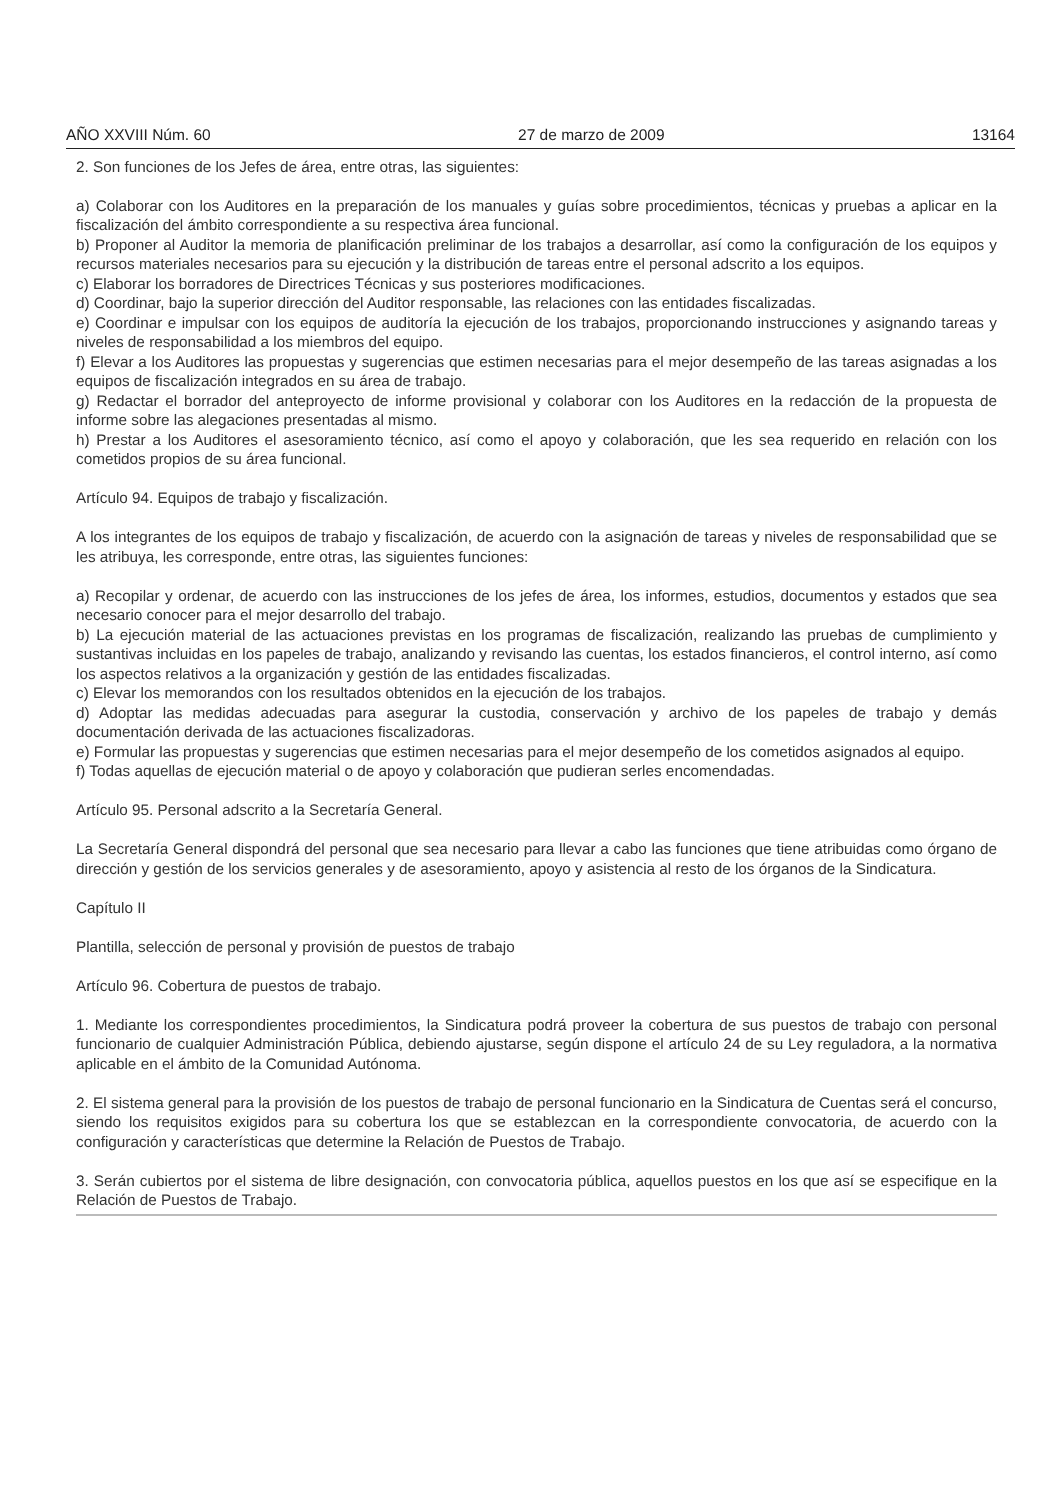AÑO XXVIII Núm. 60 27 de marzo de 2009 13164
2. Son funciones de los Jefes de área, entre otras, las siguientes:
a) Colaborar con los Auditores en la preparación de los manuales y guías sobre procedimientos, técnicas y pruebas a aplicar en la fiscalización del ámbito correspondiente a su respectiva área funcional.
b) Proponer al Auditor la memoria de planificación preliminar de los trabajos a desarrollar, así como la configuración de los equipos y recursos materiales necesarios para su ejecución y la distribución de tareas entre el personal adscrito a los equipos.
c) Elaborar los borradores de Directrices Técnicas y sus posteriores modificaciones.
d) Coordinar, bajo la superior dirección del Auditor responsable, las relaciones con las entidades fiscalizadas.
e) Coordinar e impulsar con los equipos de auditoría la ejecución de los trabajos, proporcionando instrucciones y asignando tareas y niveles de responsabilidad a los miembros del equipo.
f) Elevar a los Auditores las propuestas y sugerencias que estimen necesarias para el mejor desempeño de las tareas asignadas a los equipos de fiscalización integrados en su área de trabajo.
g) Redactar el borrador del anteproyecto de informe provisional y colaborar con los Auditores en la redacción de la propuesta de informe sobre las alegaciones presentadas al mismo.
h) Prestar a los Auditores el asesoramiento técnico, así como el apoyo y colaboración, que les sea requerido en relación con los cometidos propios de su área funcional.
Artículo 94. Equipos de trabajo y fiscalización.
A los integrantes de los equipos de trabajo y fiscalización, de acuerdo con la asignación de tareas y niveles de responsabilidad que se les atribuya, les corresponde, entre otras, las siguientes funciones:
a) Recopilar y ordenar, de acuerdo con las instrucciones de los jefes de área, los informes, estudios, documentos y estados que sea necesario conocer para el mejor desarrollo del trabajo.
b) La ejecución material de las actuaciones previstas en los programas de fiscalización, realizando las pruebas de cumplimiento y sustantivas incluidas en los papeles de trabajo, analizando y revisando las cuentas, los estados financieros, el control interno, así como los aspectos relativos a la organización y gestión de las entidades fiscalizadas.
c) Elevar los memorandos con los resultados obtenidos en la ejecución de los trabajos.
d) Adoptar las medidas adecuadas para asegurar la custodia, conservación y archivo de los papeles de trabajo y demás documentación derivada de las actuaciones fiscalizadoras.
e) Formular las propuestas y sugerencias que estimen necesarias para el mejor desempeño de los cometidos asignados al equipo.
f) Todas aquellas de ejecución material o de apoyo y colaboración que pudieran serles encomendadas.
Artículo 95. Personal adscrito a la Secretaría General.
La Secretaría General dispondrá del personal que sea necesario para llevar a cabo las funciones que tiene atribuidas como órgano de dirección y gestión de los servicios generales y de asesoramiento, apoyo y asistencia al resto de los órganos de la Sindicatura.
Capítulo II
Plantilla, selección de personal y provisión de puestos de trabajo
Artículo 96. Cobertura de puestos de trabajo.
1. Mediante los correspondientes procedimientos, la Sindicatura podrá proveer la cobertura de sus puestos de trabajo con personal funcionario de cualquier Administración Pública, debiendo ajustarse, según dispone el artículo 24 de su Ley reguladora, a la normativa aplicable en el ámbito de la Comunidad Autónoma.
2. El sistema general para la provisión de los puestos de trabajo de personal funcionario en la Sindicatura de Cuentas será el concurso, siendo los requisitos exigidos para su cobertura los que se establezcan en la correspondiente convocatoria, de acuerdo con la configuración y características que determine la Relación de Puestos de Trabajo.
3. Serán cubiertos por el sistema de libre designación, con convocatoria pública, aquellos puestos en los que así se especifique en la Relación de Puestos de Trabajo.